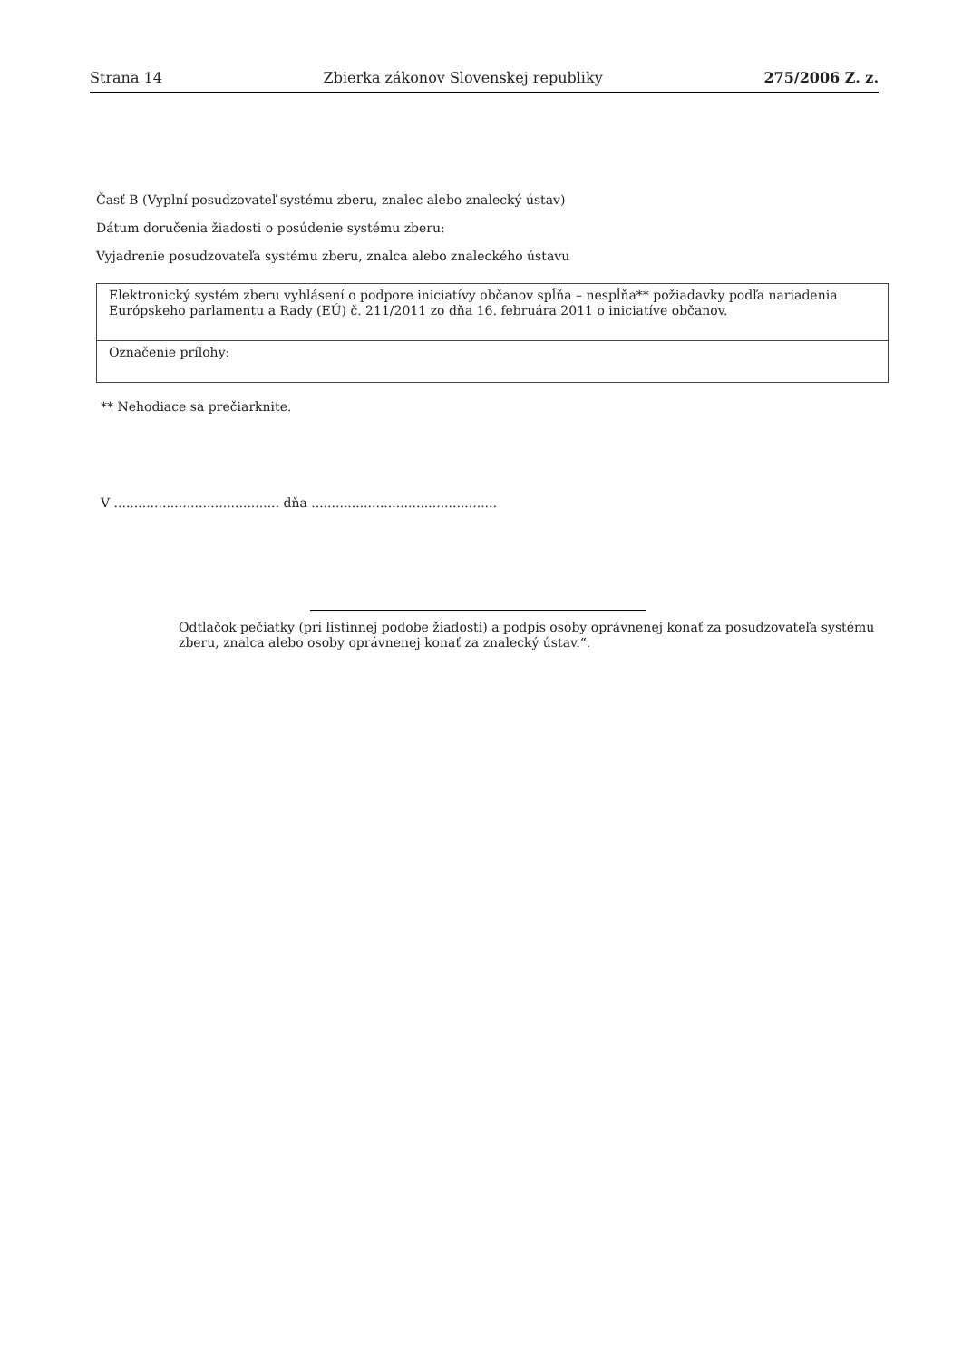Strana 14 Zbierka zákonov Slovenskej republiky 275/2006 Z. z.
Časť B (Vyplní posudzovateľ systému zberu, znalec alebo znalecký ústav)
Dátum doručenia žiadosti o posúdenie systému zberu:
Vyjadrenie posudzovateľa systému zberu, znalca alebo znaleckého ústavu
| Elektronický systém zberu vyhlásení o podpore iniciatívy občanov spĺňa – nespĺňa** požiadavky podľa nariadenia Európskeho parlamentu a Rady (EÚ) č. 211/2011 zo dňa 16. februára 2011 o iniciatíve občanov. |
| Označenie prílohy: |
** Nehodiace sa prečiarknite.
V ......................................... dňa ..............................................
Odtlačok pečiatky (pri listinnej podobe žiadosti) a podpis osoby oprávnenej konať za posudzovateľa systému zberu, znalca alebo osoby oprávnenej konať za znalecký ústav.“.